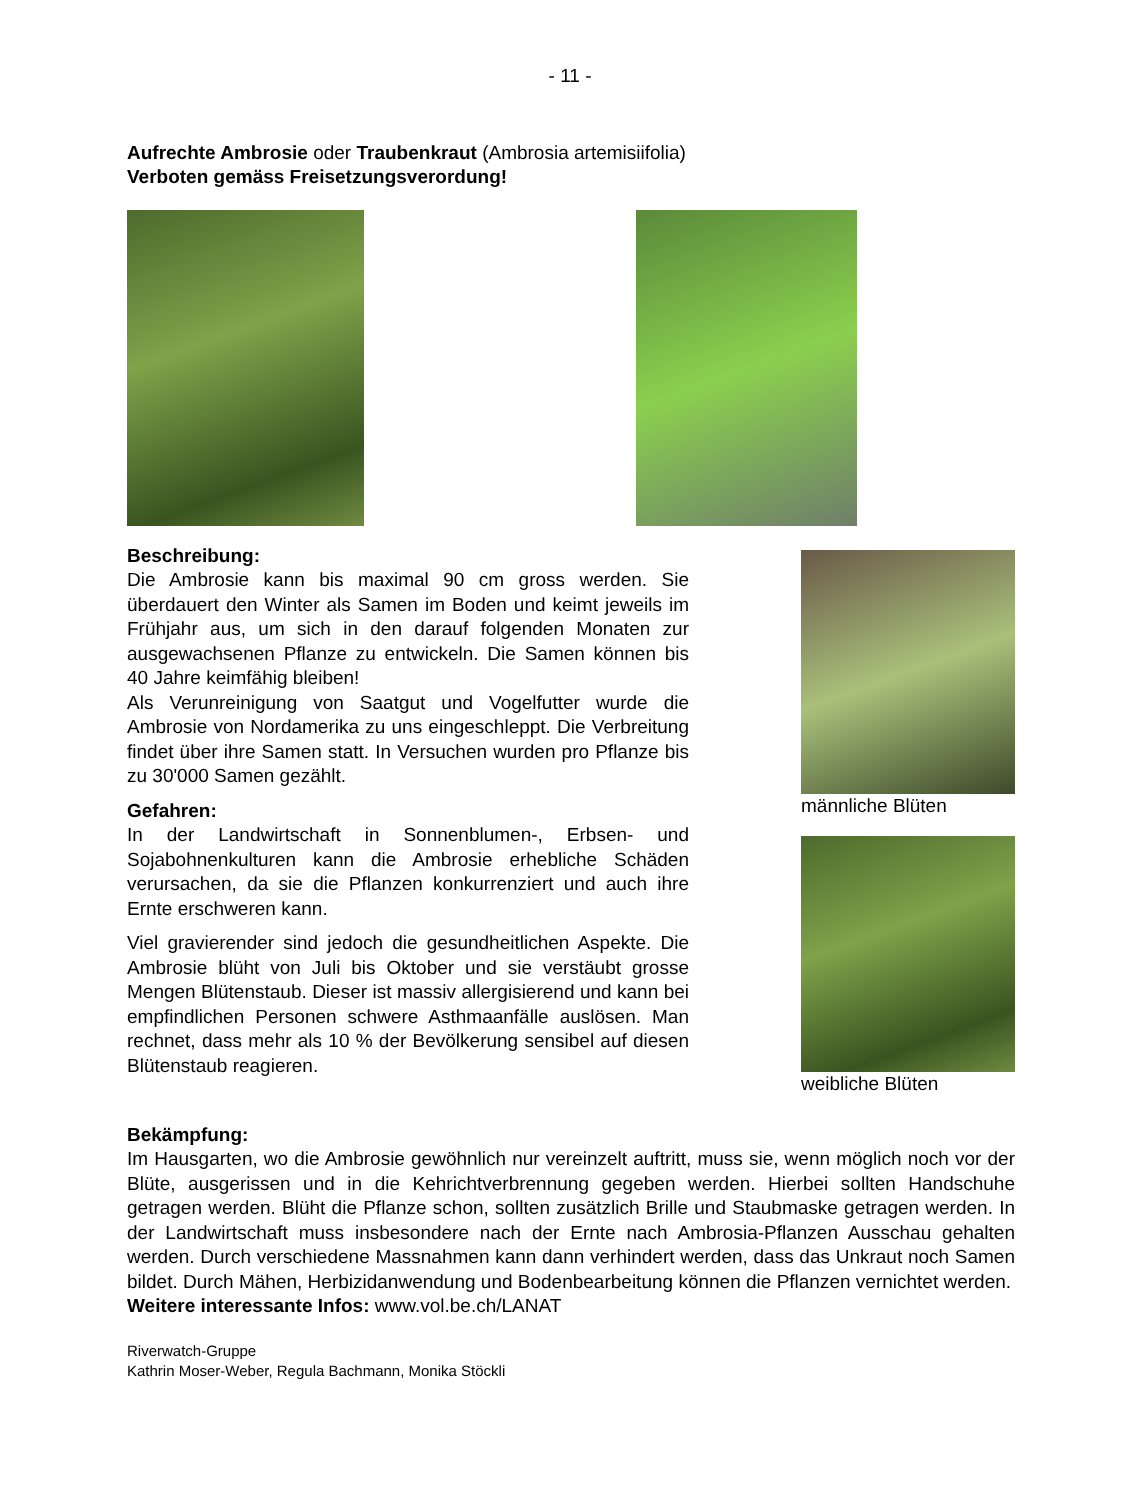- 11 -
Aufrechte Ambrosie oder Traubenkraut (Ambrosia artemisiifolia)
Verboten gemäss Freisetzungsverordung!
Beschreibung:
Die Ambrosie kann bis maximal 90 cm gross werden. Sie überdauert den Winter als Samen im Boden und keimt jeweils im Frühjahr aus, um sich in den darauf folgenden Monaten zur ausgewachsenen Pflanze zu entwickeln. Die Samen können bis 40 Jahre keimfähig bleiben!
Als Verunreinigung von Saatgut und Vogelfutter wurde die Ambrosie von Nordamerika zu uns eingeschleppt. Die Verbreitung findet über ihre Samen statt. In Versuchen wurden pro Pflanze bis zu 30'000 Samen gezählt.
Gefahren:
In der Landwirtschaft in Sonnenblumen-, Erbsen- und Sojabohnenkulturen kann die Ambrosie erhebliche Schäden verursachen, da sie die Pflanzen konkurrenziert und auch ihre Ernte erschweren kann.
Viel gravierender sind jedoch die gesundheitlichen Aspekte. Die Ambrosie blüht von Juli bis Oktober und sie verstäubt grosse Mengen Blütenstaub. Dieser ist massiv allergisierend und kann bei empfindlichen Personen schwere Asthmaanfälle auslösen. Man rechnet, dass mehr als 10 % der Bevölkerung sensibel auf diesen Blütenstaub reagieren.
männliche Blüten
weibliche Blüten
Bekämpfung:
Im Hausgarten, wo die Ambrosie gewöhnlich nur vereinzelt auftritt, muss sie, wenn möglich noch vor der Blüte, ausgerissen und in die Kehrichtverbrennung gegeben werden. Hierbei sollten Handschuhe getragen werden. Blüht die Pflanze schon, sollten zusätzlich Brille und Staubmaske getragen werden. In der Landwirtschaft muss insbesondere nach der Ernte nach Ambrosia-Pflanzen Ausschau gehalten werden. Durch verschiedene Massnahmen kann dann verhindert werden, dass das Unkraut noch Samen bildet. Durch Mähen, Herbizidanwendung und Bodenbearbeitung können die Pflanzen vernichtet werden.
Weitere interessante Infos: www.vol.be.ch/LANAT
Riverwatch-Gruppe
Kathrin Moser-Weber, Regula Bachmann, Monika Stöckli